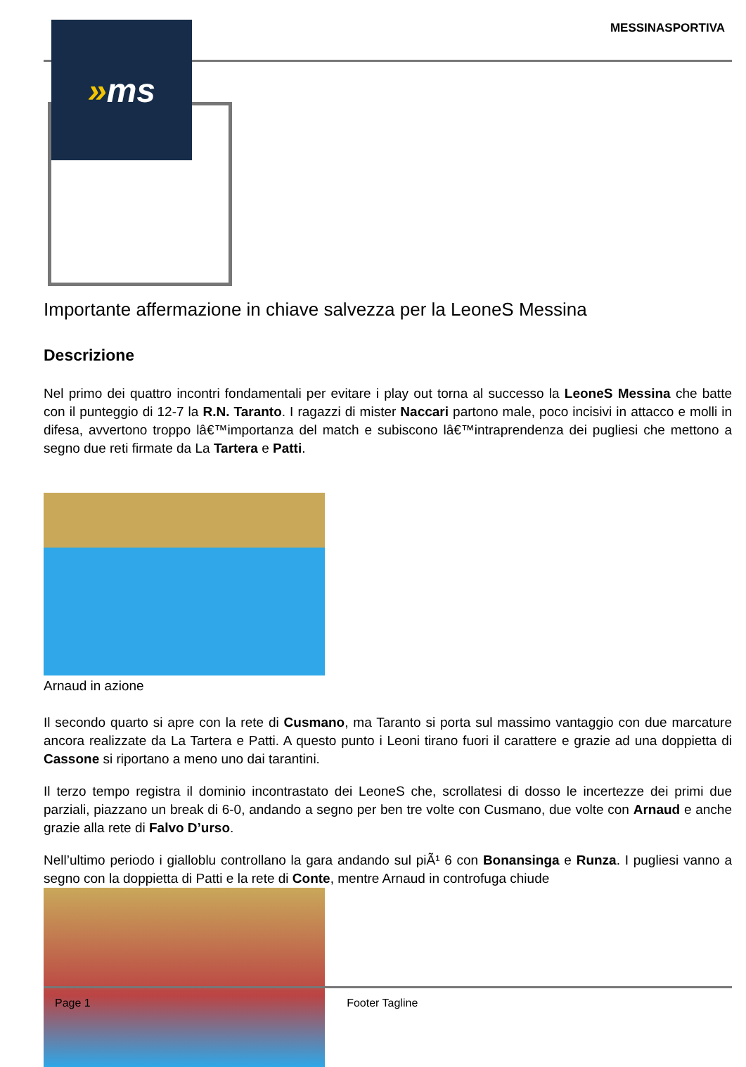MESSINASPORTIVA
» ms
Importante affermazione in chiave salvezza per la LeoneS Messina
Descrizione
Nel primo dei quattro incontri fondamentali per evitare i play out torna al successo la LeoneS Messina che batte con il punteggio di 12-7 la R.N. Taranto. I ragazzi di mister Naccari partono male, poco incisivi in attacco e molli in difesa, avvertono troppo lâ€™importanza del match e subiscono lâ€™intraprendenza dei pugliesi che mettono a segno due reti firmate da La Tartera e Patti.
Arnaud in azione
Il secondo quarto si apre con la rete di Cusmano, ma Taranto si porta sul massimo vantaggio con due marcature ancora realizzate da La Tartera e Patti. A questo punto i Leoni tirano fuori il carattere e grazie ad una doppietta di Cassone si riportano a meno uno dai tarantini.
Il terzo tempo registra il dominio incontrastato dei LeoneS che, scrollatesi di dosso le incertezze dei primi due parziali, piazzano un break di 6-0, andando a segno per ben tre volte con Cusmano, due volte con Arnaud e anche grazie alla rete di Falvo D’urso.
Nell’ultimo periodo i gialloblu controllano la gara andando sul piÃ¹ 6 con Bonansinga e Runza. I pugliesi vanno a segno con la doppietta di Patti e la rete di Conte, mentre Arnaud in controfuga chiude
Page 1 Footer Tagline